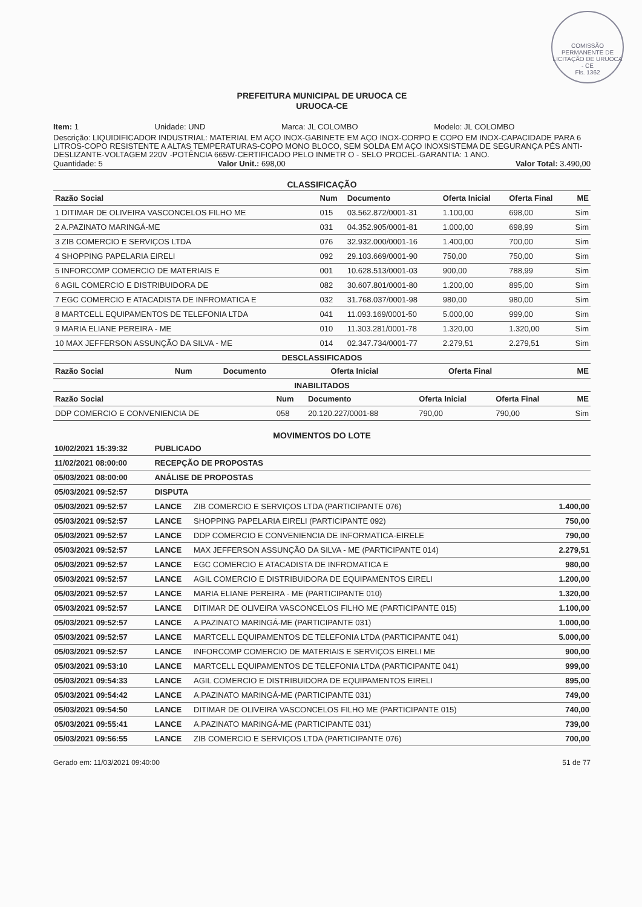COMISSÃO PERMANENTE DE LICITAÇÃO DE URUOCA - CE
Fls. 1362
PREFEITURA MUNICIPAL DE URUOCA CE
URUOCA-CE
Item: 1 Unidade: UND Marca: JL COLOMBO Modelo: JL COLOMBO
Descrição: LIQUIDIFICADOR INDUSTRIAL: MATERIAL EM AÇO INOX-GABINETE EM AÇO INOX-CORPO E COPO EM INOX-CAPACIDADE PARA 6 LITROS-COPO RESISTENTE A ALTAS TEMPERATURAS-COPO MONO BLOCO, SEM SOLDA EM AÇO INOXSISTEMA DE SEGURANÇA PÉS ANTI-DESLIZANTE-VOLTAGEM 220V -POTÊNCIA 665W-CERTIFICADO PELO INMETR O - SELO PROCEL-GARANTIA: 1 ANO.
Quantidade: 5 Valor Unit.: 698,00 Valor Total: 3.490,00
CLASSIFICAÇÃO
| Razão Social | Num | Documento | Oferta Inicial | Oferta Final | ME |
| --- | --- | --- | --- | --- | --- |
| 1 DITIMAR DE OLIVEIRA VASCONCELOS FILHO ME | 015 | 03.562.872/0001-31 | 1.100,00 | 698,00 | Sim |
| 2 A.PAZINATO MARINGÁ-ME | 031 | 04.352.905/0001-81 | 1.000,00 | 698,99 | Sim |
| 3 ZIB COMERCIO E SERVIÇOS LTDA | 076 | 32.932.000/0001-16 | 1.400,00 | 700,00 | Sim |
| 4 SHOPPING PAPELARIA EIRELI | 092 | 29.103.669/0001-90 | 750,00 | 750,00 | Sim |
| 5 INFORCOMP COMERCIO DE MATERIAIS E | 001 | 10.628.513/0001-03 | 900,00 | 788,99 | Sim |
| 6 AGIL COMERCIO E DISTRIBUIDORA DE | 082 | 30.607.801/0001-80 | 1.200,00 | 895,00 | Sim |
| 7 EGC COMERCIO E ATACADISTA DE INFROMATICA E | 032 | 31.768.037/0001-98 | 980,00 | 980,00 | Sim |
| 8 MARTCELL EQUIPAMENTOS DE TELEFONIA LTDA | 041 | 11.093.169/0001-50 | 5.000,00 | 999,00 | Sim |
| 9 MARIA ELIANE PEREIRA - ME | 010 | 11.303.281/0001-78 | 1.320,00 | 1.320,00 | Sim |
| 10 MAX JEFFERSON ASSUNÇÃO DA SILVA - ME | 014 | 02.347.734/0001-77 | 2.279,51 | 2.279,51 | Sim |
DESCLASSIFICADOS
| Razão Social | Num | Documento | Oferta Inicial | Oferta Final | ME |
| --- | --- | --- | --- | --- | --- |
INABILITADOS
| Razão Social | Num | Documento | Oferta Inicial | Oferta Final | ME |
| --- | --- | --- | --- | --- | --- |
| DDP COMERCIO E CONVENIENCIA DE | 058 | 20.120.227/0001-88 | 790,00 | 790,00 | Sim |
MOVIMENTOS DO LOTE
| 10/02/2021 15:39:32 | PUBLICADO | | |
| 11/02/2021 08:00:00 | RECEPÇÃO DE PROPOSTAS | | |
| 05/03/2021 08:00:00 | ANÁLISE DE PROPOSTAS | | |
| 05/03/2021 09:52:57 | DISPUTA | | |
| 05/03/2021 09:52:57 | LANCE | ZIB COMERCIO E SERVIÇOS LTDA (PARTICIPANTE 076) | 1.400,00 |
| 05/03/2021 09:52:57 | LANCE | SHOPPING PAPELARIA EIRELI (PARTICIPANTE 092) | 750,00 |
| 05/03/2021 09:52:57 | LANCE | DDP COMERCIO E CONVENIENCIA DE INFORMATICA-EIRELE | 790,00 |
| 05/03/2021 09:52:57 | LANCE | MAX JEFFERSON ASSUNÇÃO DA SILVA - ME (PARTICIPANTE 014) | 2.279,51 |
| 05/03/2021 09:52:57 | LANCE | EGC COMERCIO E ATACADISTA DE INFROMATICA E | 980,00 |
| 05/03/2021 09:52:57 | LANCE | AGIL COMERCIO E DISTRIBUIDORA DE EQUIPAMENTOS EIRELI | 1.200,00 |
| 05/03/2021 09:52:57 | LANCE | MARIA ELIANE PEREIRA - ME (PARTICIPANTE 010) | 1.320,00 |
| 05/03/2021 09:52:57 | LANCE | DITIMAR DE OLIVEIRA VASCONCELOS FILHO ME (PARTICIPANTE 015) | 1.100,00 |
| 05/03/2021 09:52:57 | LANCE | A.PAZINATO MARINGÁ-ME (PARTICIPANTE 031) | 1.000,00 |
| 05/03/2021 09:52:57 | LANCE | MARTCELL EQUIPAMENTOS DE TELEFONIA LTDA (PARTICIPANTE 041) | 5.000,00 |
| 05/03/2021 09:52:57 | LANCE | INFORCOMP COMERCIO DE MATERIAIS E SERVIÇOS EIRELI ME | 900,00 |
| 05/03/2021 09:53:10 | LANCE | MARTCELL EQUIPAMENTOS DE TELEFONIA LTDA (PARTICIPANTE 041) | 999,00 |
| 05/03/2021 09:54:33 | LANCE | AGIL COMERCIO E DISTRIBUIDORA DE EQUIPAMENTOS EIRELI | 895,00 |
| 05/03/2021 09:54:42 | LANCE | A.PAZINATO MARINGÁ-ME (PARTICIPANTE 031) | 749,00 |
| 05/03/2021 09:54:50 | LANCE | DITIMAR DE OLIVEIRA VASCONCELOS FILHO ME (PARTICIPANTE 015) | 740,00 |
| 05/03/2021 09:55:41 | LANCE | A.PAZINATO MARINGÁ-ME (PARTICIPANTE 031) | 739,00 |
| 05/03/2021 09:56:55 | LANCE | ZIB COMERCIO E SERVIÇOS LTDA (PARTICIPANTE 076) | 700,00 |
Gerado em: 11/03/2021 09:40:00 51 de 77